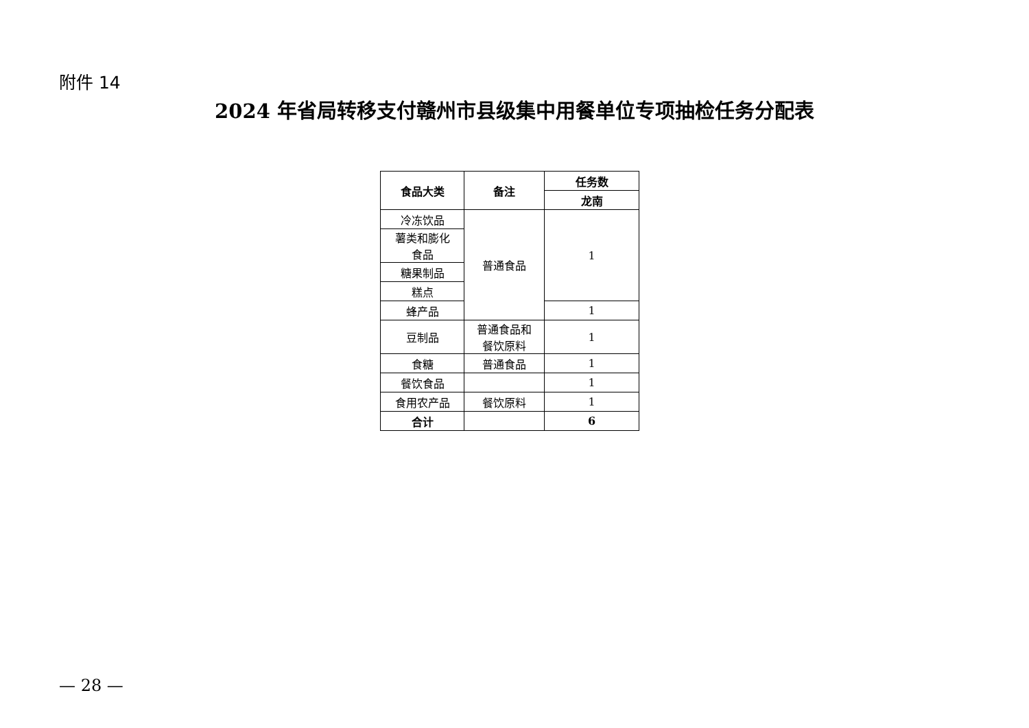附件 14
2024 年省局转移支付赣州市县级集中用餐单位专项抽检任务分配表
| 食品大类 | 备注 | 任务数 |
| --- | --- | --- |
| | | 龙南 |
| 冷冻饮品 | 普通食品 | 1 |
| 薯类和膨化 食品 | | |
| 糖果制品 | | |
| 糕点 | | |
| 蜂产品 | | 1 |
| 豆制品 | 普通食品和 餐饮原料 | 1 |
| 食糖 | 普通食品 | 1 |
| 餐饮食品 | | 1 |
| 食用农产品 | 餐饮原料 | 1 |
| 合计 | | 6 |
— 28 —